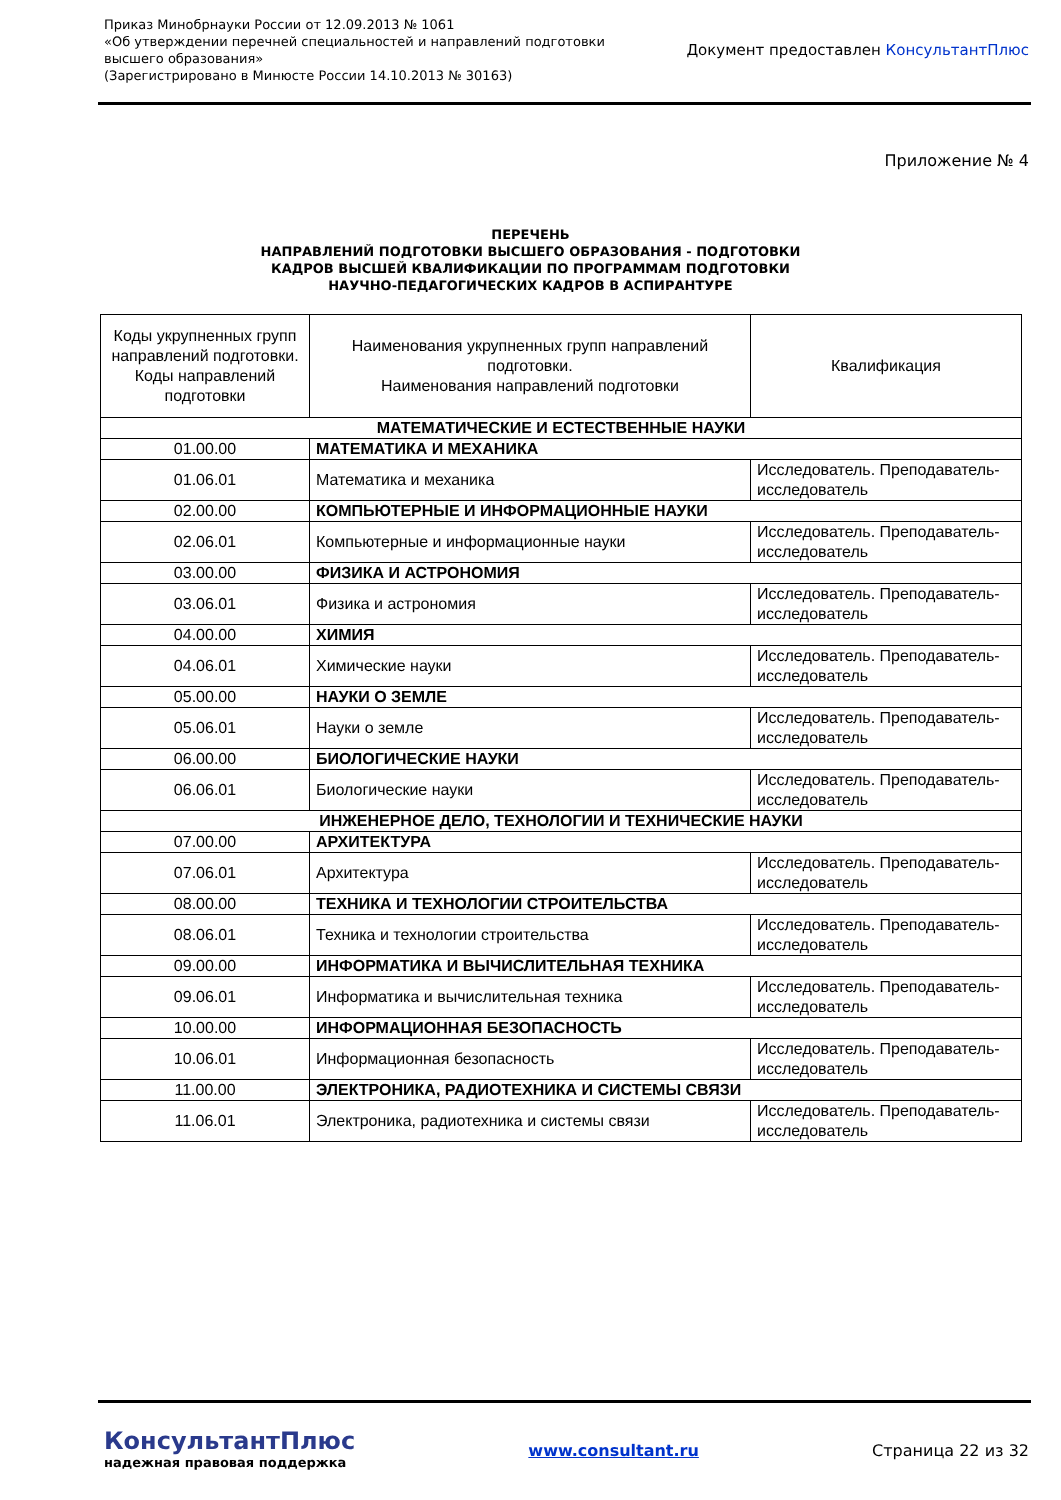Приказ Минобрнауки России от 12.09.2013 № 1061
«Об утверждении перечней специальностей и направлений подготовки
высшего образования»
(Зарегистрировано в Минюсте России 14.10.2013 № 30163)
Документ предоставлен КонсультантПлюс
Приложение № 4
ПЕРЕЧЕНЬ
НАПРАВЛЕНИЙ ПОДГОТОВКИ ВЫСШЕГО ОБРАЗОВАНИЯ - ПОДГОТОВКИ
КАДРОВ ВЫСШЕЙ КВАЛИФИКАЦИИ ПО ПРОГРАММАМ ПОДГОТОВКИ
НАУЧНО-ПЕДАГОГИЧЕСКИХ КАДРОВ В АСПИРАНТУРЕ
| Коды укрупненных групп направлений подготовки. Коды направлений подготовки | Наименования укрупненных групп направлений подготовки. Наименования направлений подготовки | Квалификация |
| --- | --- | --- |
| МАТЕМАТИЧЕСКИЕ И ЕСТЕСТВЕННЫЕ НАУКИ | | |
| 01.00.00 | МАТЕМАТИКА И МЕХАНИКА | |
| 01.06.01 | Математика и механика | Исследователь. Преподаватель-исследователь |
| 02.00.00 | КОМПЬЮТЕРНЫЕ И ИНФОРМАЦИОННЫЕ НАУКИ | |
| 02.06.01 | Компьютерные и информационные науки | Исследователь. Преподаватель-исследователь |
| 03.00.00 | ФИЗИКА И АСТРОНОМИЯ | |
| 03.06.01 | Физика и астрономия | Исследователь. Преподаватель-исследователь |
| 04.00.00 | ХИМИЯ | |
| 04.06.01 | Химические науки | Исследователь. Преподаватель-исследователь |
| 05.00.00 | НАУКИ О ЗЕМЛЕ | |
| 05.06.01 | Науки о земле | Исследователь. Преподаватель-исследователь |
| 06.00.00 | БИОЛОГИЧЕСКИЕ НАУКИ | |
| 06.06.01 | Биологические науки | Исследователь. Преподаватель-исследователь |
| ИНЖЕНЕРНОЕ ДЕЛО, ТЕХНОЛОГИИ И ТЕХНИЧЕСКИЕ НАУКИ | | |
| 07.00.00 | АРХИТЕКТУРА | |
| 07.06.01 | Архитектура | Исследователь. Преподаватель-исследователь |
| 08.00.00 | ТЕХНИКА И ТЕХНОЛОГИИ СТРОИТЕЛЬСТВА | |
| 08.06.01 | Техника и технологии строительства | Исследователь. Преподаватель-исследователь |
| 09.00.00 | ИНФОРМАТИКА И ВЫЧИСЛИТЕЛЬНАЯ ТЕХНИКА | |
| 09.06.01 | Информатика и вычислительная техника | Исследователь. Преподаватель-исследователь |
| 10.00.00 | ИНФОРМАЦИОННАЯ БЕЗОПАСНОСТЬ | |
| 10.06.01 | Информационная безопасность | Исследователь. Преподаватель-исследователь |
| 11.00.00 | ЭЛЕКТРОНИКА, РАДИОТЕХНИКА И СИСТЕМЫ СВЯЗИ | |
| 11.06.01 | Электроника, радиотехника и системы связи | Исследователь. Преподаватель-исследователь |
КонсультантПлюс
надежная правовая поддержка
www.consultant.ru Страница 22 из 32